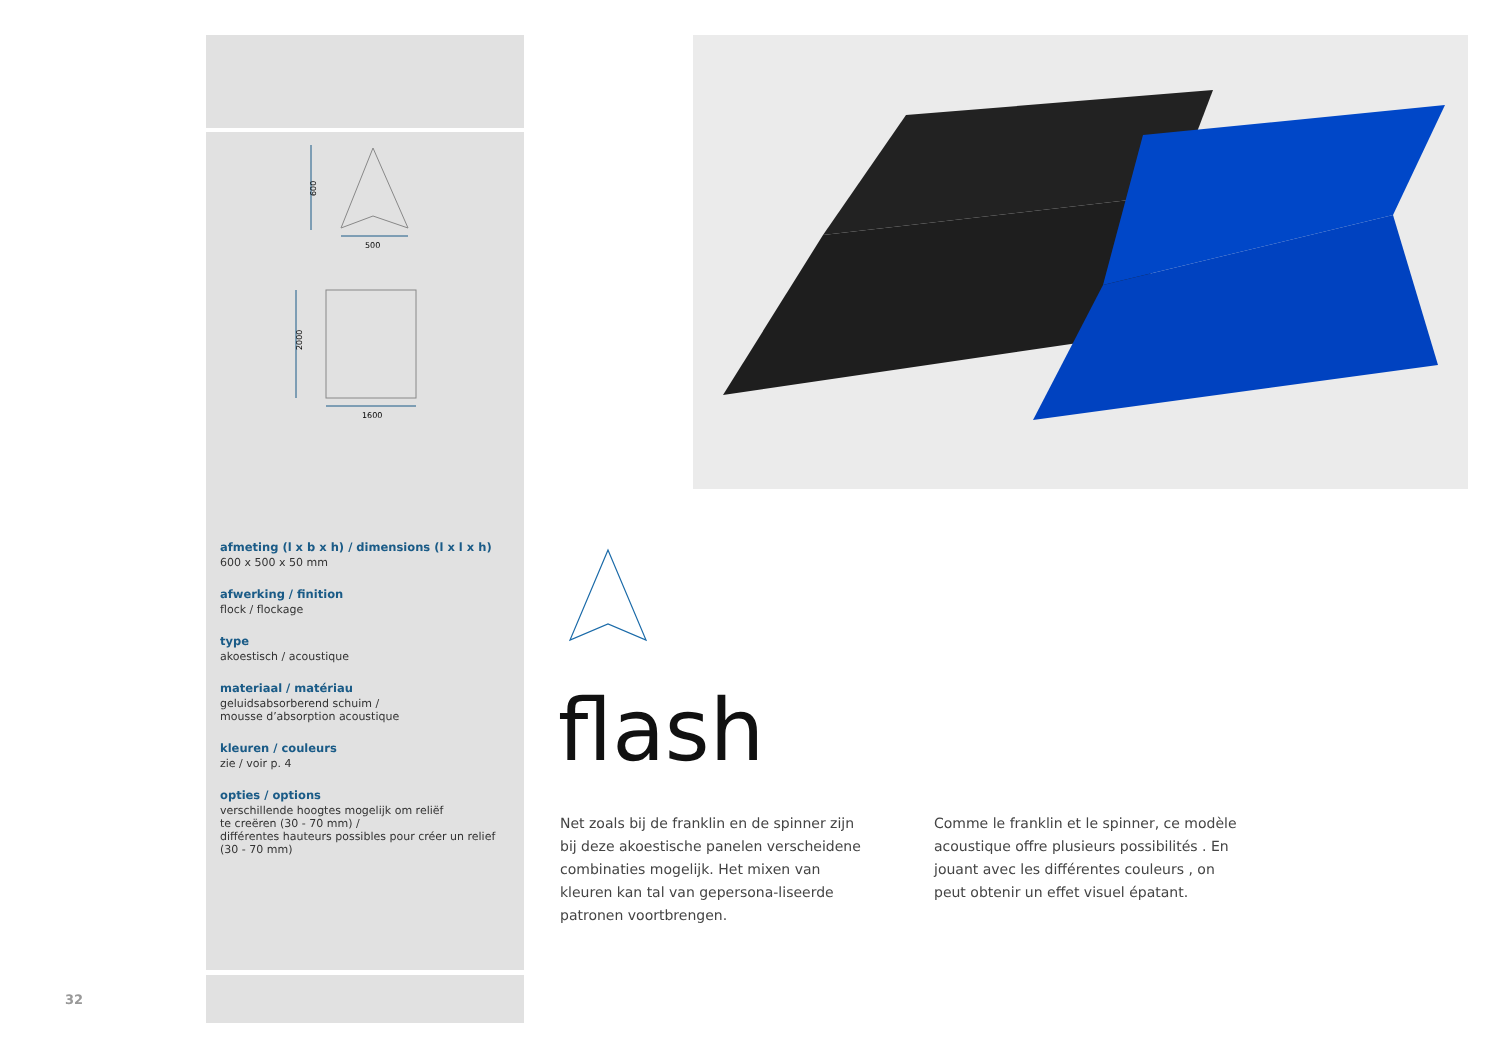600
500
1600
2000
afmeting (l x b x h) / dimensions (l x l x h)
600 x 500 x 50 mm
afwerking / finition
flock / flockage
type
akoestisch / acoustique
materiaal / matériau
geluidsabsorberend schuim /
mousse d’absorption acoustique
kleuren / couleurs
zie / voir p. 4
opties / options
verschillende hoogtes mogelijk om reliëf
te creëren (30 - 70 mm) /
différentes hauteurs possibles pour créer un relief
(30 - 70 mm)
flash
Net zoals bij de franklin en de spinner zijn bij deze akoestische panelen verscheidene combinaties mogelijk. Het mixen van kleuren kan tal van gepersona-liseerde patronen voortbrengen.
Comme le franklin et le spinner, ce modèle acoustique offre plusieurs possibilités . En jouant avec les différentes couleurs , on peut obtenir un effet visuel épatant.
32